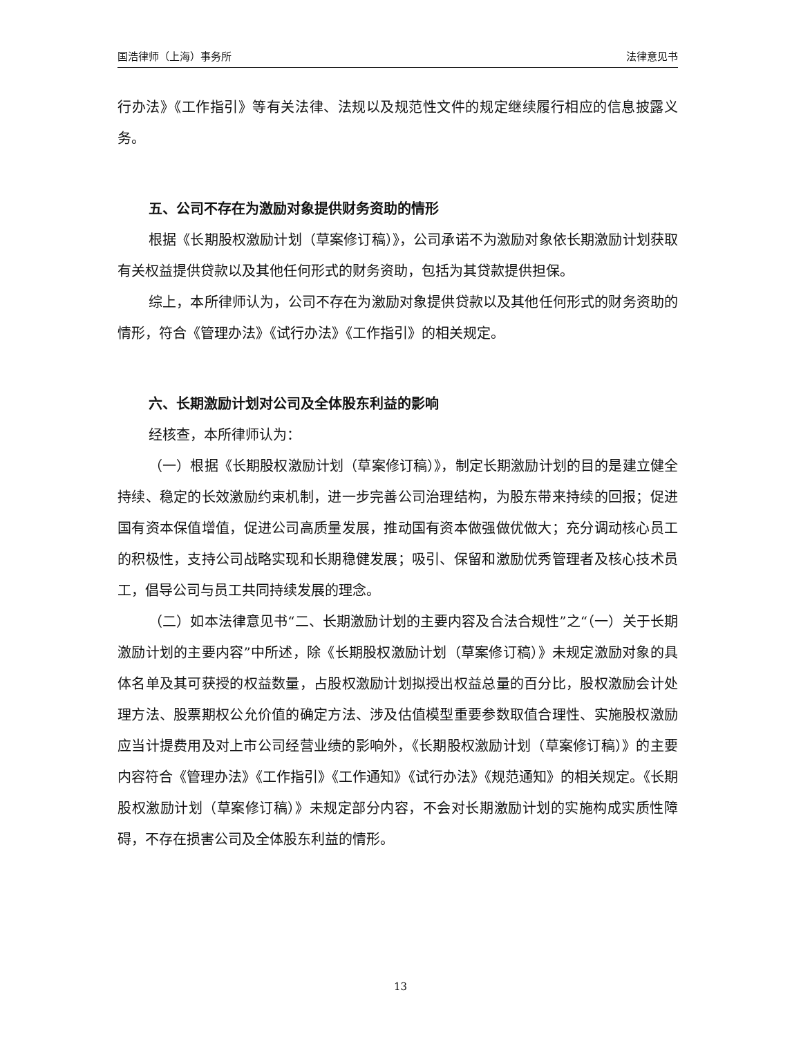国浩律师（上海）事务所 法律意见书
行办法》《工作指引》等有关法律、法规以及规范性文件的规定继续履行相应的信息披露义务。
五、公司不存在为激励对象提供财务资助的情形
根据《长期股权激励计划（草案修订稿）》，公司承诺不为激励对象依长期激励计划获取有关权益提供贷款以及其他任何形式的财务资助，包括为其贷款提供担保。
综上，本所律师认为，公司不存在为激励对象提供贷款以及其他任何形式的财务资助的情形，符合《管理办法》《试行办法》《工作指引》的相关规定。
六、长期激励计划对公司及全体股东利益的影响
经核查，本所律师认为：
（一）根据《长期股权激励计划（草案修订稿）》，制定长期激励计划的目的是建立健全持续、稳定的长效激励约束机制，进一步完善公司治理结构，为股东带来持续的回报；促进国有资本保值增值，促进公司高质量发展，推动国有资本做强做优做大；充分调动核心员工的积极性，支持公司战略实现和长期稳健发展；吸引、保留和激励优秀管理者及核心技术员工，倡导公司与员工共同持续发展的理念。
（二）如本法律意见书“二、长期激励计划的主要内容及合法合规性”之“（一）关于长期激励计划的主要内容”中所述，除《长期股权激励计划（草案修订稿）》未规定激励对象的具体名单及其可获授的权益数量，占股权激励计划拟授出权益总量的百分比，股权激励会计处理方法、股票期权公允价值的确定方法、涉及估值模型重要参数取值合理性、实施股权激励应当计提费用及对上市公司经营业绩的影响外，《长期股权激励计划（草案修订稿）》的主要内容符合《管理办法》《工作指引》《工作通知》《试行办法》《规范通知》的相关规定。《长期股权激励计划（草案修订稿）》未规定部分内容，不会对长期激励计划的实施构成实质性障碍，不存在损害公司及全体股东利益的情形。
13